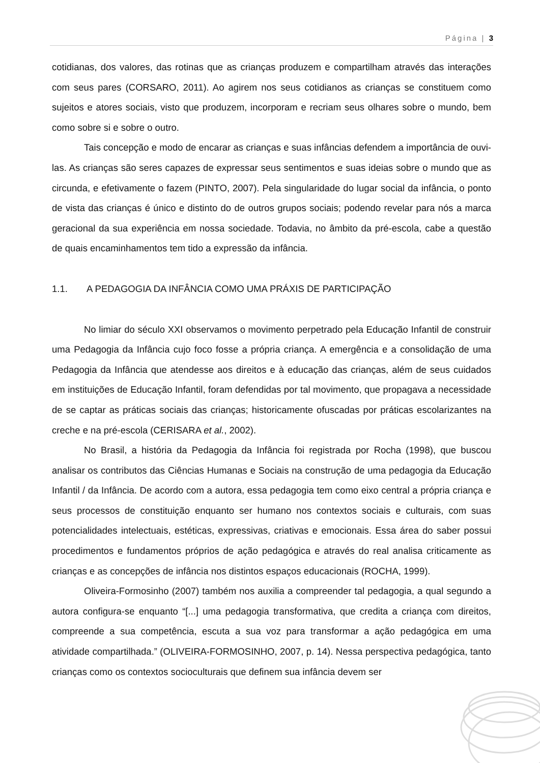Página | 3
cotidianas, dos valores, das rotinas que as crianças produzem e compartilham através das interações com seus pares (CORSARO, 2011). Ao agirem nos seus cotidianos as crianças se constituem como sujeitos e atores sociais, visto que produzem, incorporam e recriam seus olhares sobre o mundo, bem como sobre si e sobre o outro.
Tais concepção e modo de encarar as crianças e suas infâncias defendem a importância de ouvi-las. As crianças são seres capazes de expressar seus sentimentos e suas ideias sobre o mundo que as circunda, e efetivamente o fazem (PINTO, 2007). Pela singularidade do lugar social da infância, o ponto de vista das crianças é único e distinto do de outros grupos sociais; podendo revelar para nós a marca geracional da sua experiência em nossa sociedade. Todavia, no âmbito da pré-escola, cabe a questão de quais encaminhamentos tem tido a expressão da infância.
1.1. A PEDAGOGIA DA INFÂNCIA COMO UMA PRÁXIS DE PARTICIPAÇÃO
No limiar do século XXI observamos o movimento perpetrado pela Educação Infantil de construir uma Pedagogia da Infância cujo foco fosse a própria criança. A emergência e a consolidação de uma Pedagogia da Infância que atendesse aos direitos e à educação das crianças, além de seus cuidados em instituições de Educação Infantil, foram defendidas por tal movimento, que propagava a necessidade de se captar as práticas sociais das crianças; historicamente ofuscadas por práticas escolarizantes na creche e na pré-escola (CERISARA et al., 2002).
No Brasil, a história da Pedagogia da Infância foi registrada por Rocha (1998), que buscou analisar os contributos das Ciências Humanas e Sociais na construção de uma pedagogia da Educação Infantil / da Infância. De acordo com a autora, essa pedagogia tem como eixo central a própria criança e seus processos de constituição enquanto ser humano nos contextos sociais e culturais, com suas potencialidades intelectuais, estéticas, expressivas, criativas e emocionais. Essa área do saber possui procedimentos e fundamentos próprios de ação pedagógica e através do real analisa criticamente as crianças e as concepções de infância nos distintos espaços educacionais (ROCHA, 1999).
Oliveira-Formosinho (2007) também nos auxilia a compreender tal pedagogia, a qual segundo a autora configura-se enquanto “[...] uma pedagogia transformativa, que credita a criança com direitos, compreende a sua competência, escuta a sua voz para transformar a ação pedagógica em uma atividade compartilhada.” (OLIVEIRA-FORMOSINHO, 2007, p. 14). Nessa perspectiva pedagógica, tanto crianças como os contextos socioculturais que definem sua infância devem ser